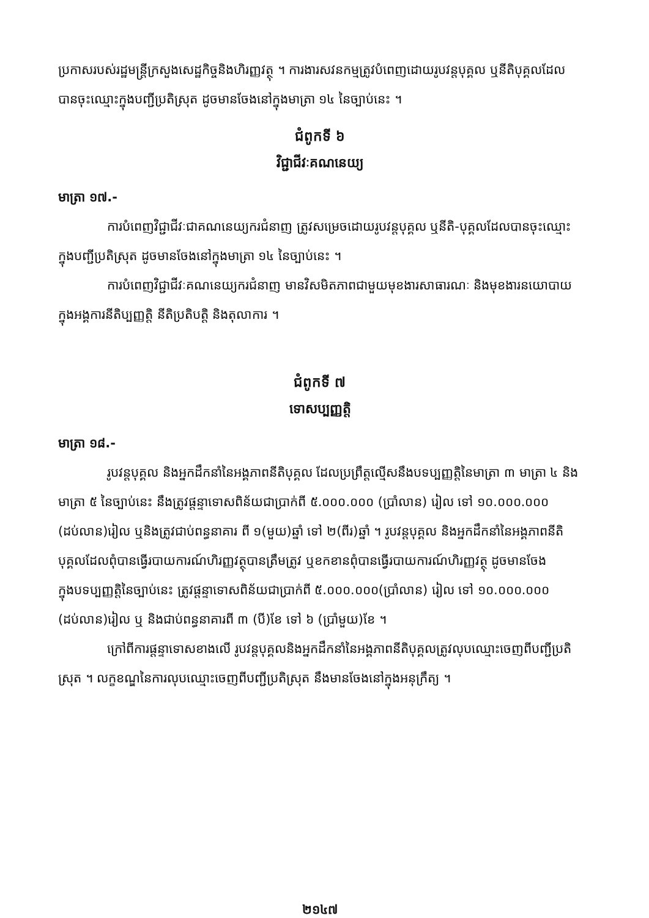ប្រកាសរបស់រដ្ឋមន្ត្រីក្រសួងសេដ្ឋកិច្ចនិងហិរញ្ញវត្ថុ ។ ការងារសវនកម្មត្រូវបំពេញដោយរូបវន្តបុគ្គល ឬនីតិបុគ្គលដែលបានចុះឈ្មោះក្នុងបញ្ជីប្រតិស្រុត ដូចមានចែងនៅក្នុងមាត្រា ១៤ នៃច្បាប់នេះ ។
ជំពូកទី ៦
វិជ្ជាជីវៈគណនេយ្យ
មាត្រា ១៧.-
ការបំពេញវិជ្ជាជីវៈជាគណនេយ្យករជំនាញ ត្រូវសម្រេចដោយរូបវន្តបុគ្គល ឬនីតិ-បុគ្គលដែលបានចុះឈ្មោះក្នុងបញ្ជីប្រតិស្រុត ដូចមានចែងនៅក្នុងមាត្រា ១៤ នៃច្បាប់នេះ ។
ការបំពេញវិជ្ជាជីវៈគណនេយ្យករជំនាញ មានវិសមិតភាពជាមួយមុខងារសាធារណៈ និងមុខងារនយោបាយក្នុងអង្គការនីតិប្បញ្ញត្តិ នីតិប្រតិបត្តិ និងតុលាការ ។
ជំពូកទី ៧
ទោសប្បញ្ញត្តិ
មាត្រា ១៨.-
រូបវន្តបុគ្គល និងអ្នកដឹកនាំនៃអង្គភាពនីតិបុគ្គល ដែលប្រព្រឹត្តល្មើសនឹងបទប្បញ្ញត្តិនៃមាត្រា ៣ មាត្រា ៤ និងមាត្រា ៥ នៃច្បាប់នេះ នឹងត្រូវផ្តន្ទាទោសពិន័យជាប្រាក់ពី ៥.០០០.០០០ (ប្រាំលាន) រៀល ទៅ ១០.០០០.០០០ (ដប់លាន)រៀល ឬនិងត្រូវជាប់ពន្ធនាគារ ពី ១(មួយ)ឆ្នាំ ទៅ ២(ពីរ)ឆ្នាំ ។ រូបវន្តបុគ្គល និងអ្នកដឹកនាំនៃអង្គភាពនីតិបុគ្គលដែលពុំបានធ្វើរបាយការណ៍ហិរញ្ញវត្ថុបានត្រឹមត្រូវ ឬខកខានពុំបានធ្វើរបាយការណ៍ហិរញ្ញវត្ថុ ដូចមានចែងក្នុងបទប្បញ្ញត្តិនៃច្បាប់នេះ ត្រូវផ្តន្ទាទោសពិន័យជាប្រាក់ពី ៥.០០០.០០០(ប្រាំលាន) រៀល ទៅ ១០.០០០.០០០ (ដប់លាន)រៀល ឬ និងជាប់ពន្ធនាគារពី ៣ (បី)ខែ ទៅ ៦ (ប្រាំមួយ)ខែ ។
ក្រៅពីការផ្តន្ទាទោសខាងលើ រូបវន្តបុគ្គលនិងអ្នកដឹកនាំនៃអង្គភាពនីតិបុគ្គលត្រូវលុបឈ្មោះចេញពីបញ្ជីប្រតិស្រុត ។ លក្ខខណ្ឌនៃការលុបឈ្មោះចេញពីបញ្ជីប្រតិស្រុត នឹងមានចែងនៅក្នុងអនុក្រឹត្យ ។
២១៤៧